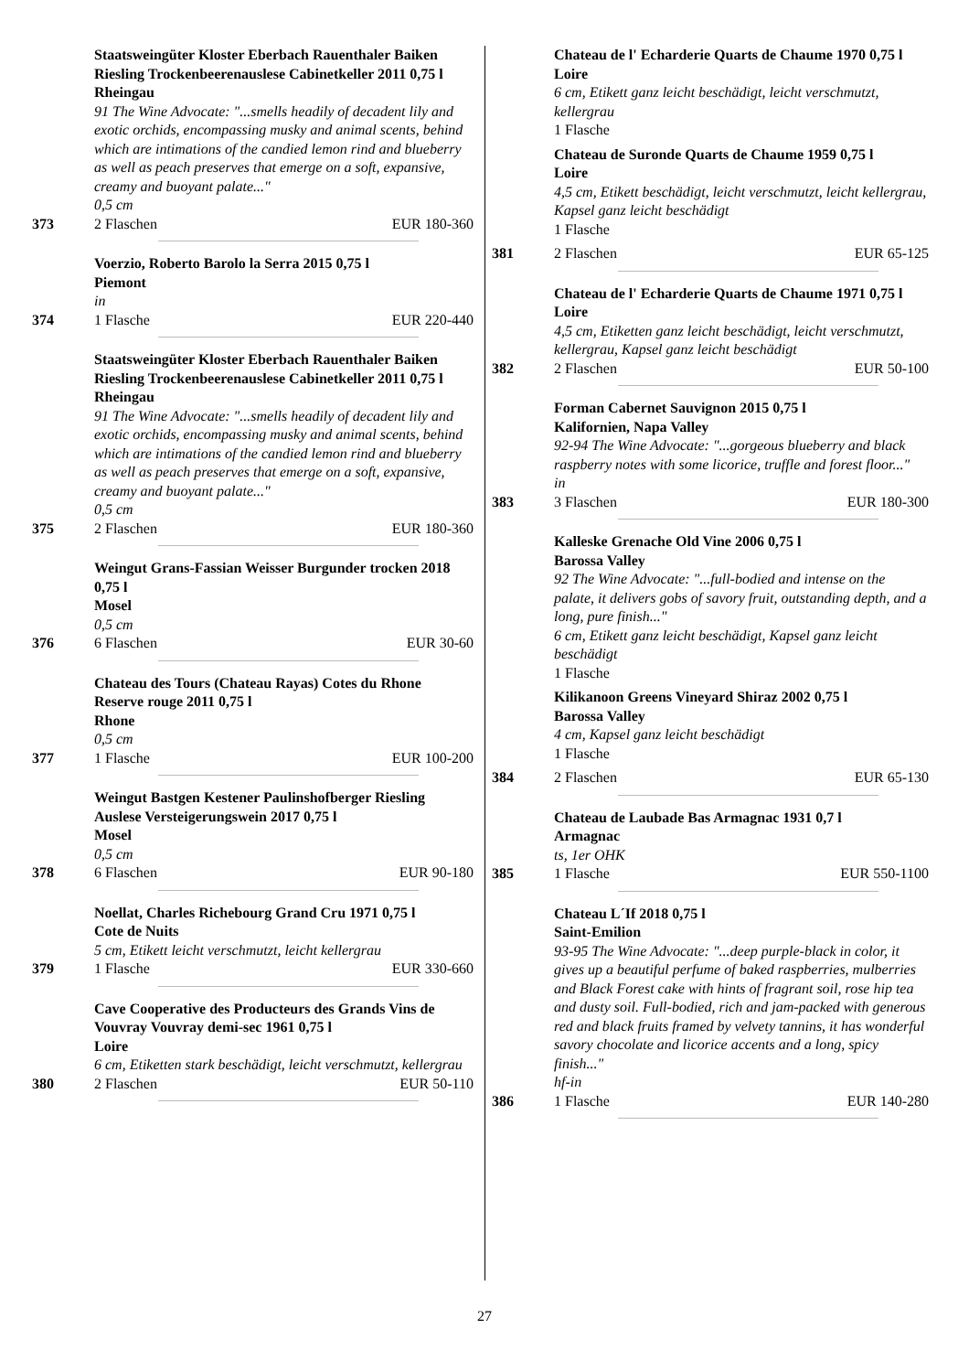Staatsweingüter Kloster Eberbach Rauenthaler Baiken Riesling Trockenbeerenauslese Cabinetkeller 2011 0,75 l
Rheingau
91 The Wine Advocate: "...smells headily of decadent lily and exotic orchids, encompassing musky and animal scents, behind which are intimations of the candied lemon rind and blueberry as well as peach preserves that emerge on a soft, expansive, creamy and buoyant palate..."
0,5 cm
373 2 Flaschen EUR 180-360
Voerzio, Roberto Barolo la Serra 2015 0,75 l
Piemont
in
374 1 Flasche EUR 220-440
Staatsweingüter Kloster Eberbach Rauenthaler Baiken Riesling Trockenbeerenauslese Cabinetkeller 2011 0,75 l
Rheingau
91 The Wine Advocate: "...smells headily of decadent lily and exotic orchids, encompassing musky and animal scents, behind which are intimations of the candied lemon rind and blueberry as well as peach preserves that emerge on a soft, expansive, creamy and buoyant palate..."
0,5 cm
375 2 Flaschen EUR 180-360
Weingut Grans-Fassian Weisser Burgunder trocken 2018 0,75 l
Mosel
0,5 cm
376 6 Flaschen EUR 30-60
Chateau des Tours (Chateau Rayas) Cotes du Rhone Reserve rouge 2011 0,75 l
Rhone
0,5 cm
377 1 Flasche EUR 100-200
Weingut Bastgen Kestener Paulinshofberger Riesling Auslese Versteigerungswein 2017 0,75 l
Mosel
0,5 cm
378 6 Flaschen EUR 90-180
Noellat, Charles Richebourg Grand Cru 1971 0,75 l
Cote de Nuits
5 cm, Etikett leicht verschmutzt, leicht kellergrau
379 1 Flasche EUR 330-660
Cave Cooperative des Producteurs des Grands Vins de Vouvray Vouvray demi-sec 1961 0,75 l
Loire
6 cm, Etiketten stark beschädigt, leicht verschmutzt, kellergrau
380 2 Flaschen EUR 50-110
Chateau de l' Echarderie Quarts de Chaume 1970 0,75 l
Loire
6 cm, Etikett ganz leicht beschädigt, leicht verschmutzt, kellergrau
1 Flasche
Chateau de Suronde Quarts de Chaume 1959 0,75 l
Loire
4,5 cm, Etikett beschädigt, leicht verschmutzt, leicht kellergrau, Kapsel ganz leicht beschädigt
1 Flasche
381 2 Flaschen EUR 65-125
Chateau de l' Echarderie Quarts de Chaume 1971 0,75 l
Loire
4,5 cm, Etiketten ganz leicht beschädigt, leicht verschmutzt, kellergrau, Kapsel ganz leicht beschädigt
382 2 Flaschen EUR 50-100
Forman Cabernet Sauvignon 2015 0,75 l
Kalifornien, Napa Valley
92-94 The Wine Advocate: "...gorgeous blueberry and black raspberry notes with some licorice, truffle and forest floor..."
in
383 3 Flaschen EUR 180-300
Kalleske Grenache Old Vine 2006 0,75 l
Barossa Valley
92 The Wine Advocate: "...full-bodied and intense on the palate, it delivers gobs of savory fruit, outstanding depth, and a long, pure finish..."
6 cm, Etikett ganz leicht beschädigt, Kapsel ganz leicht beschädigt
1 Flasche
Kilikanoon Greens Vineyard Shiraz 2002 0,75 l
Barossa Valley
4 cm, Kapsel ganz leicht beschädigt
1 Flasche
384 2 Flaschen EUR 65-130
Chateau de Laubade Bas Armagnac 1931 0,7 l
Armagnac
ts, 1er OHK
385 1 Flasche EUR 550-1100
Chateau L´If 2018 0,75 l
Saint-Emilion
93-95 The Wine Advocate: "...deep purple-black in color, it gives up a beautiful perfume of baked raspberries, mulberries and Black Forest cake with hints of fragrant soil, rose hip tea and dusty soil. Full-bodied, rich and jam-packed with generous red and black fruits framed by velvety tannins, it has wonderful savory chocolate and licorice accents and a long, spicy finish..."
hf-in
386 1 Flasche EUR 140-280
27